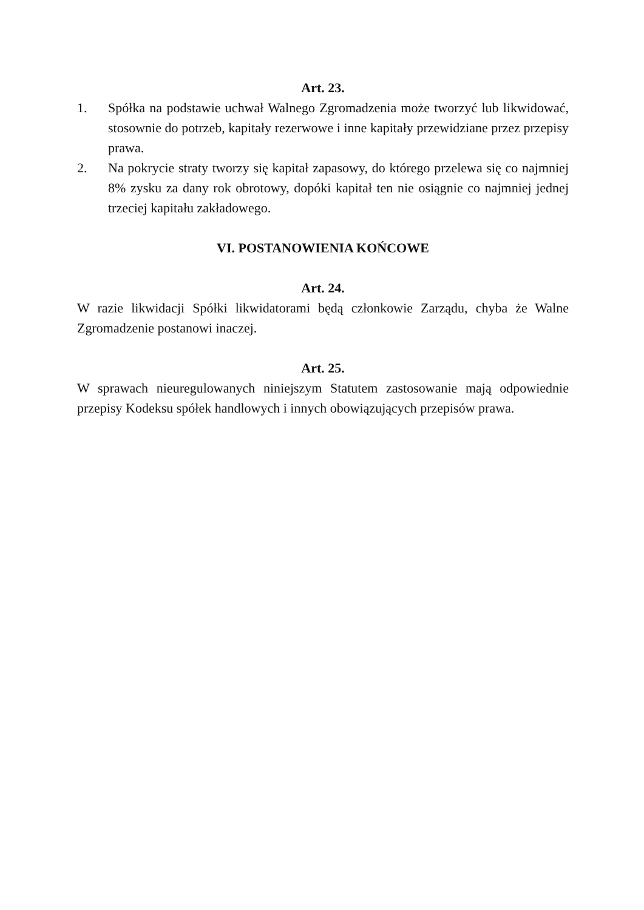Art. 23.
1. Spółka na podstawie uchwał Walnego Zgromadzenia może tworzyć lub likwidować, stosownie do potrzeb, kapitały rezerwowe i inne kapitały przewidziane przez przepisy prawa.
2. Na pokrycie straty tworzy się kapitał zapasowy, do którego przelewa się co najmniej 8% zysku za dany rok obrotowy, dopóki kapitał ten nie osiągnie co najmniej jednej trzeciej kapitału zakładowego.
VI. POSTANOWIENIA KOŃCOWE
Art. 24.
W razie likwidacji Spółki likwidatorami będą członkowie Zarządu, chyba że Walne Zgromadzenie postanowi inaczej.
Art. 25.
W sprawach nieuregulowanych niniejszym Statutem zastosowanie mają odpowiednie przepisy Kodeksu spółek handlowych i innych obowiązujących przepisów prawa.